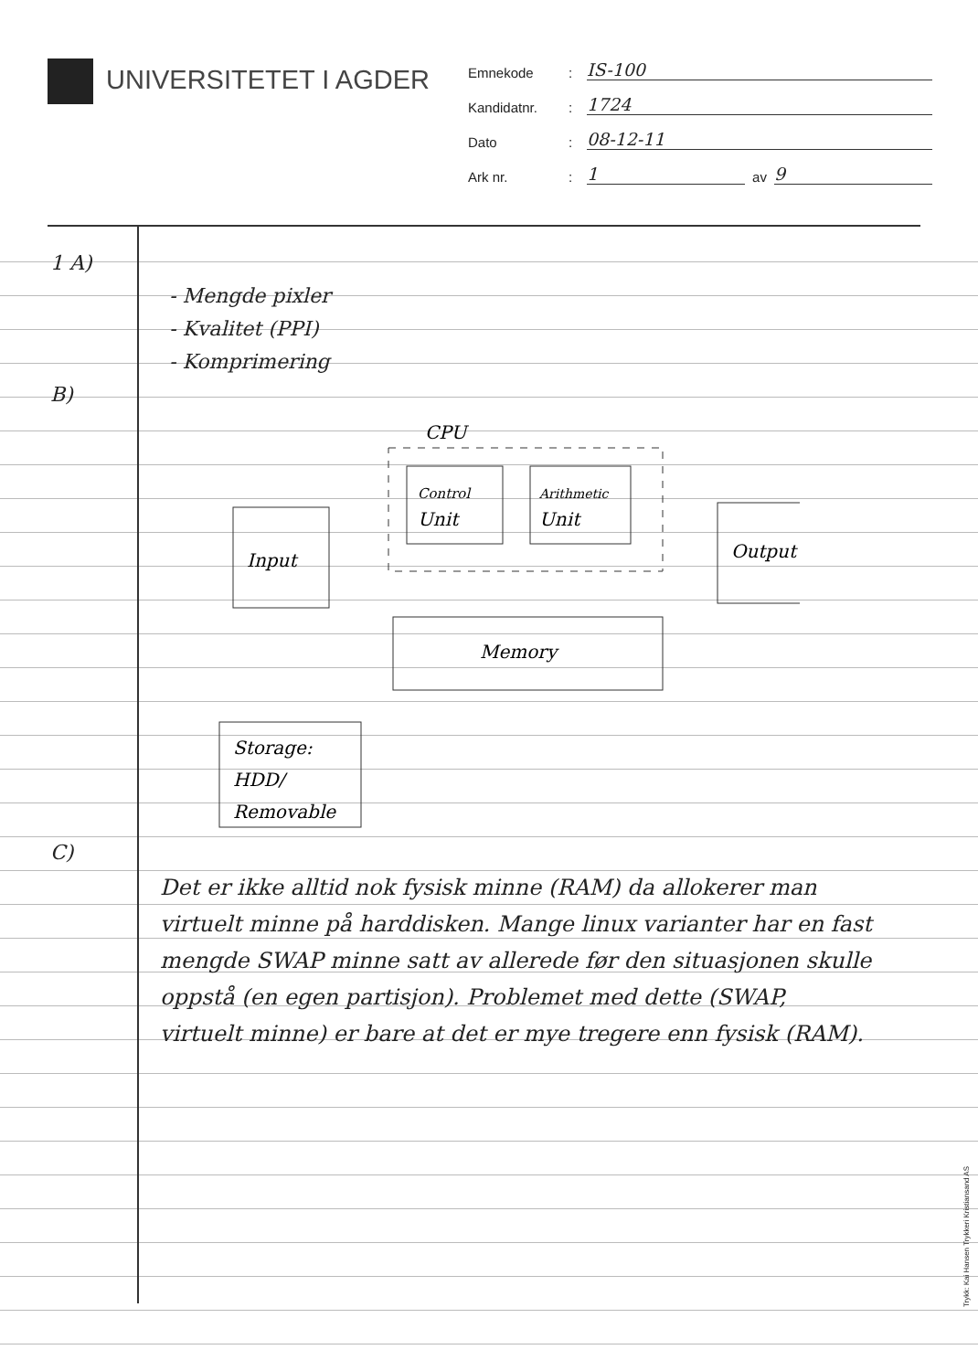UNIVERSITETET I AGDER
Emnekode
:
IS-100
Kandidatnr.
:
1724
Dato
:
08-12-11
Ark nr.
:
1
av
9
1 A)
- Mengde pixler
- Kvalitet (PPI)
- Komprimering
B)
CPU
Control
Unit
Arithmetic
Unit
Input
Output
Memory
Storage:
HDD/
Removable
C)
Det er ikke alltid nok fysisk minne (RAM) da allokerer man virtuelt minne på harddisken. Mange linux varianter har en fast mengde SWAP minne satt av allerede før den situasjonen skulle oppstå (en egen partisjon). Problemet med dette (SWAP, virtuelt minne) er bare at det er mye tregere enn fysisk (RAM).
Trykk: Kai Hansen Trykkeri Kristiansand AS